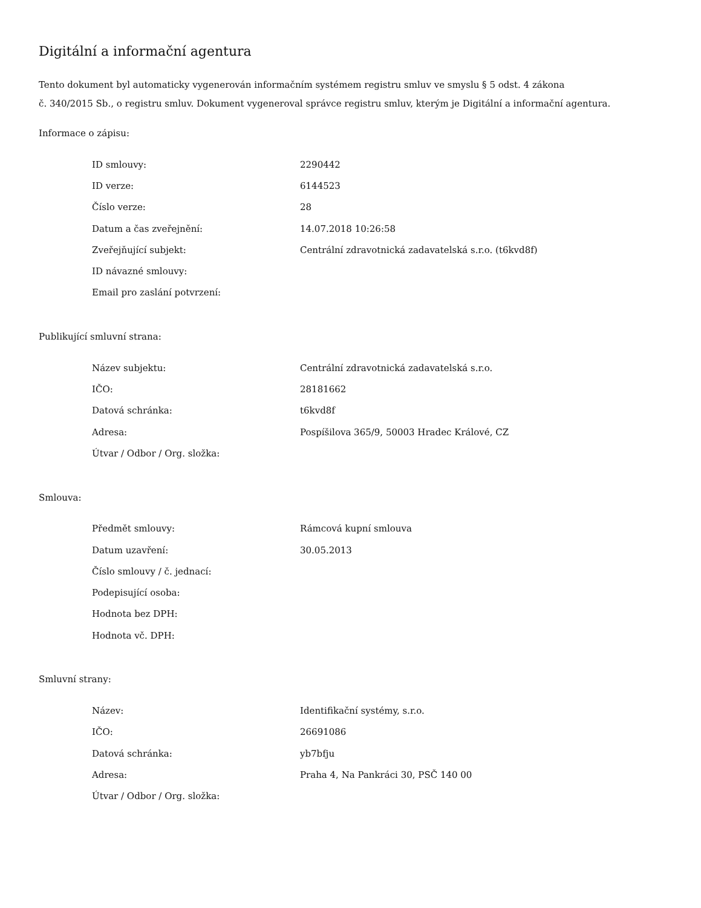Digitální a informační agentura
Tento dokument byl automaticky vygenerován informačním systémem registru smluv ve smyslu § 5 odst. 4 zákona
č. 340/2015 Sb., o registru smluv. Dokument vygeneroval správce registru smluv, kterým je Digitální a informační agentura.
Informace o zápisu:
| ID smlouvy: | 2290442 |
| ID verze: | 6144523 |
| Číslo verze: | 28 |
| Datum a čas zveřejnění: | 14.07.2018 10:26:58 |
| Zveřejňující subjekt: | Centrální zdravotnická zadavatelská s.r.o. (t6kvd8f) |
| ID návazné smlouvy: | |
| Email pro zaslání potvrzení: | |
Publikující smluvní strana:
| Název subjektu: | Centrální zdravotnická zadavatelská s.r.o. |
| IČO: | 28181662 |
| Datová schránka: | t6kvd8f |
| Adresa: | Pospíšilova 365/9, 50003 Hradec Králové, CZ |
| Útvar / Odbor / Org. složka: | |
Smlouva:
| Předmět smlouvy: | Rámcová kupní smlouva |
| Datum uzavření: | 30.05.2013 |
| Číslo smlouvy / č. jednací: | |
| Podepisující osoba: | |
| Hodnota bez DPH: | |
| Hodnota vč. DPH: | |
Smluvní strany:
| Název: | Identifikační systémy, s.r.o. |
| IČO: | 26691086 |
| Datová schránka: | yb7bfju |
| Adresa: | Praha 4, Na Pankráci 30, PSČ 140 00 |
| Útvar / Odbor / Org. složka: | |